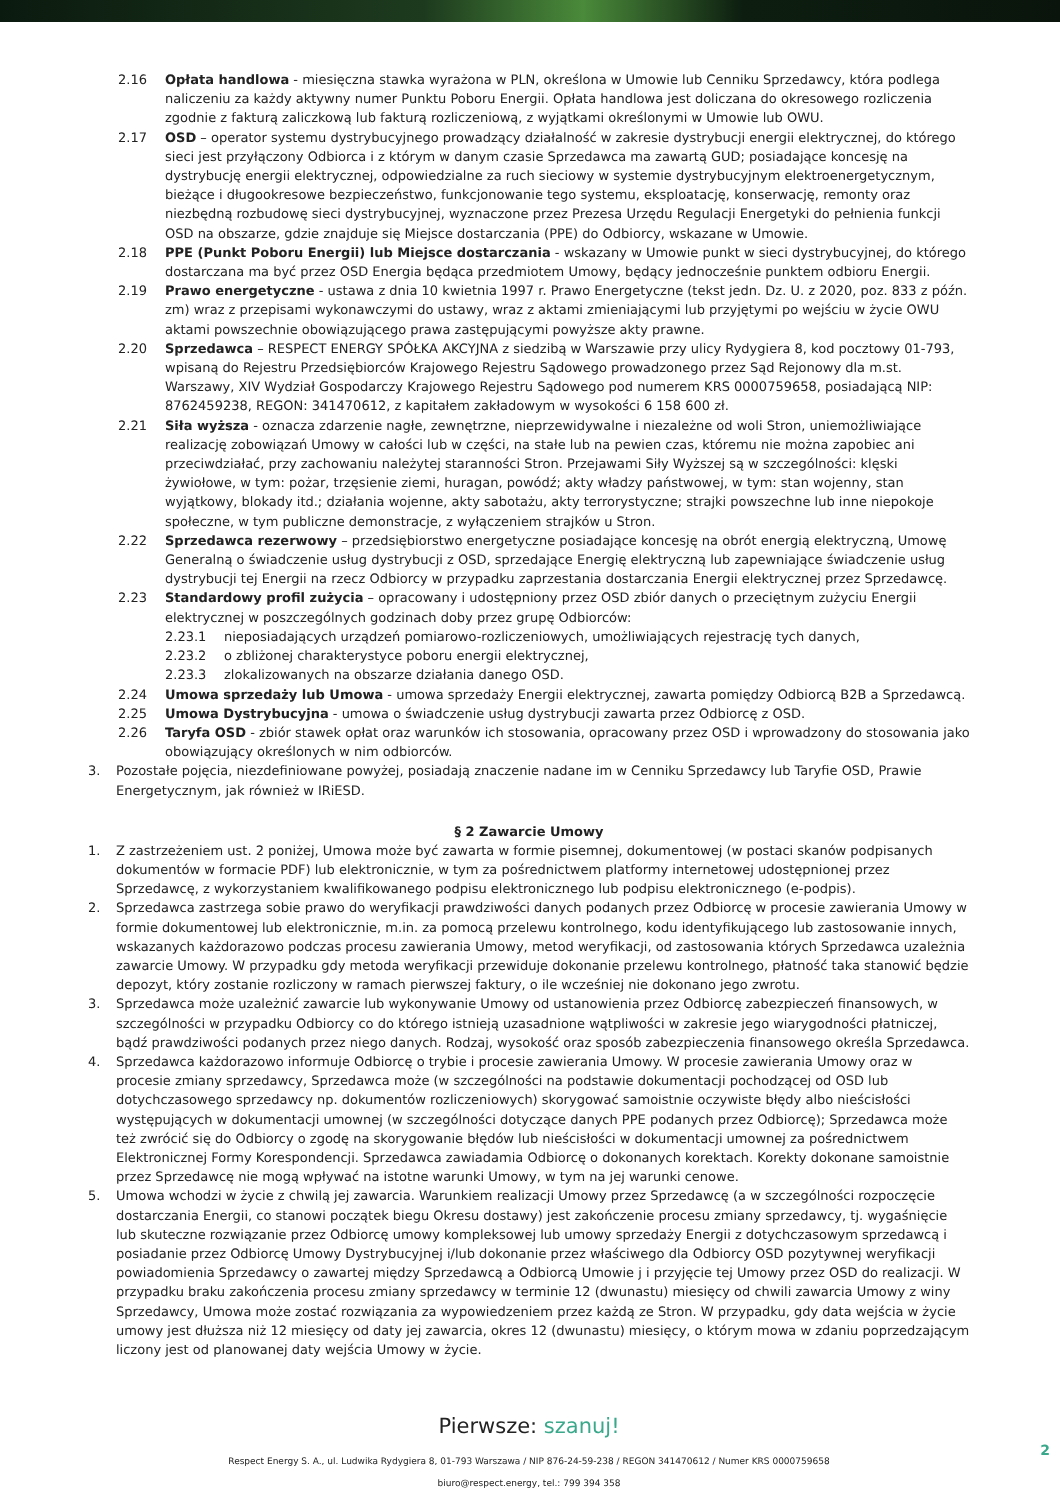2.16 Opłata handlowa - miesięczna stawka wyrażona w PLN, określona w Umowie lub Cenniku Sprzedawcy, która podlega naliczeniu za każdy aktywny numer Punktu Poboru Energii. Opłata handlowa jest doliczana do okresowego rozliczenia zgodnie z fakturą zaliczkową lub fakturą rozliczeniową, z wyjątkami określonymi w Umowie lub OWU.
2.17 OSD – operator systemu dystrybucyjnego prowadzący działalność w zakresie dystrybucji energii elektrycznej, do którego sieci jest przyłączony Odbiorca i z którym w danym czasie Sprzedawca ma zawartą GUD; posiadające koncesję na dystrybucję energii elektrycznej, odpowiedzialne za ruch sieciowy w systemie dystrybucyjnym elektroenergetycznym, bieżące i długookresowe bezpieczeństwo, funkcjonowanie tego systemu, eksploatację, konserwację, remonty oraz niezbędną rozbudowę sieci dystrybucyjnej, wyznaczone przez Prezesa Urzędu Regulacji Energetyki do pełnienia funkcji OSD na obszarze, gdzie znajduje się Miejsce dostarczania (PPE) do Odbiorcy, wskazane w Umowie.
2.18 PPE (Punkt Poboru Energii) lub Miejsce dostarczania - wskazany w Umowie punkt w sieci dystrybucyjnej, do którego dostarczana ma być przez OSD Energia będąca przedmiotem Umowy, będący jednocześnie punktem odbioru Energii.
2.19 Prawo energetyczne - ustawa z dnia 10 kwietnia 1997 r. Prawo Energetyczne (tekst jedn. Dz. U. z 2020, poz. 833 z późn. zm) wraz z przepisami wykonawczymi do ustawy, wraz z aktami zmieniającymi lub przyjętymi po wejściu w życie OWU aktami powszechnie obowiązującego prawa zastępującymi powyższe akty prawne.
2.20 Sprzedawca – RESPECT ENERGY SPÓŁKA AKCYJNA z siedzibą w Warszawie przy ulicy Rydygiera 8, kod pocztowy 01-793, wpisaną do Rejestru Przedsiębiorców Krajowego Rejestru Sądowego prowadzonego przez Sąd Rejonowy dla m.st. Warszawy, XIV Wydział Gospodarczy Krajowego Rejestru Sądowego pod numerem KRS 0000759658, posiadającą NIP: 8762459238, REGON: 341470612, z kapitałem zakładowym w wysokości 6 158 600 zł.
2.21 Siła wyższa - oznacza zdarzenie nagłe, zewnętrzne, nieprzewidywalne i niezależne od woli Stron, uniemożliwiające realizację zobowiązań Umowy w całości lub w części, na stałe lub na pewien czas, któremu nie można zapobiec ani przeciwdziałać, przy zachowaniu należytej staranności Stron. Przejawami Siły Wyższej są w szczególności: klęski żywiołowe, w tym: pożar, trzęsienie ziemi, huragan, powódź; akty władzy państwowej, w tym: stan wojenny, stan wyjątkowy, blokady itd.; działania wojenne, akty sabotażu, akty terrorystyczne; strajki powszechne lub inne niepokoje społeczne, w tym publiczne demonstracje, z wyłączeniem strajków u Stron.
2.22 Sprzedawca rezerwowy – przedsiębiorstwo energetyczne posiadające koncesję na obrót energią elektryczną, Umowę Generalną o świadczenie usług dystrybucji z OSD, sprzedające Energię elektryczną lub zapewniające świadczenie usług dystrybucji tej Energii na rzecz Odbiorcy w przypadku zaprzestania dostarczania Energii elektrycznej przez Sprzedawcę.
2.23 Standardowy profil zużycia – opracowany i udostępniony przez OSD zbiór danych o przeciętnym zużyciu Energii elektrycznej w poszczególnych godzinach doby przez grupę Odbiorców:
2.23.1 nieposiadających urządzeń pomiarowo-rozliczeniowych, umożliwiających rejestrację tych danych,
2.23.2 o zbliżonej charakterystyce poboru energii elektrycznej,
2.23.3 zlokalizowanych na obszarze działania danego OSD.
2.24 Umowa sprzedaży lub Umowa - umowa sprzedaży Energii elektrycznej, zawarta pomiędzy Odbiorcą B2B a Sprzedawcą.
2.25 Umowa Dystrybucyjna - umowa o świadczenie usług dystrybucji zawarta przez Odbiorcę z OSD.
2.26 Taryfa OSD - zbiór stawek opłat oraz warunków ich stosowania, opracowany przez OSD i wprowadzony do stosowania jako obowiązujący określonych w nim odbiorców.
3. Pozostałe pojęcia, niezdefiniowane powyżej, posiadają znaczenie nadane im w Cenniku Sprzedawcy lub Taryfie OSD, Prawie Energetycznym, jak również w IRiESD.
§ 2 Zawarcie Umowy
1. Z zastrzeżeniem ust. 2 poniżej, Umowa może być zawarta w formie pisemnej, dokumentowej (w postaci skanów podpisanych dokumentów w formacie PDF) lub elektronicznie, w tym za pośrednictwem platformy internetowej udostępnionej przez Sprzedawcę, z wykorzystaniem kwalifikowanego podpisu elektronicznego lub podpisu elektronicznego (e-podpis).
2. Sprzedawca zastrzega sobie prawo do weryfikacji prawdziwości danych podanych przez Odbiorcę w procesie zawierania Umowy w formie dokumentowej lub elektronicznie, m.in. za pomocą przelewu kontrolnego, kodu identyfikującego lub zastosowanie innych, wskazanych każdorazowo podczas procesu zawierania Umowy, metod weryfikacji, od zastosowania których Sprzedawca uzależnia zawarcie Umowy. W przypadku gdy metoda weryfikacji przewiduje dokonanie przelewu kontrolnego, płatność taka stanowić będzie depozyt, który zostanie rozliczony w ramach pierwszej faktury, o ile wcześniej nie dokonano jego zwrotu.
3. Sprzedawca może uzależnić zawarcie lub wykonywanie Umowy od ustanowienia przez Odbiorcę zabezpieczeń finansowych, w szczególności w przypadku Odbiorcy co do którego istnieją uzasadnione wątpliwości w zakresie jego wiarygodności płatniczej, bądź prawdziwości podanych przez niego danych. Rodzaj, wysokość oraz sposób zabezpieczenia finansowego określa Sprzedawca.
4. Sprzedawca każdorazowo informuje Odbiorcę o trybie i procesie zawierania Umowy. W procesie zawierania Umowy oraz w procesie zmiany sprzedawcy, Sprzedawca może (w szczególności na podstawie dokumentacji pochodzącej od OSD lub dotychczasowego sprzedawcy np. dokumentów rozliczeniowych) skorygować samoistnie oczywiste błędy albo nieścisłości występujących w dokumentacji umownej (w szczególności dotyczące danych PPE podanych przez Odbiorcę); Sprzedawca może też zwrócić się do Odbiorcy o zgodę na skorygowanie błędów lub nieścisłości w dokumentacji umownej za pośrednictwem Elektronicznej Formy Korespondencji. Sprzedawca zawiadamia Odbiorcę o dokonanych korektach. Korekty dokonane samoistnie przez Sprzedawcę nie mogą wpływać na istotne warunki Umowy, w tym na jej warunki cenowe.
5. Umowa wchodzi w życie z chwilą jej zawarcia. Warunkiem realizacji Umowy przez Sprzedawcę (a w szczególności rozpoczęcie dostarczania Energii, co stanowi początek biegu Okresu dostawy) jest zakończenie procesu zmiany sprzedawcy, tj. wygaśnięcie lub skuteczne rozwiązanie przez Odbiorcę umowy kompleksowej lub umowy sprzedaży Energii z dotychczasowym sprzedawcą i posiadanie przez Odbiorcę Umowy Dystrybucyjnej i/lub dokonanie przez właściwego dla Odbiorcy OSD pozytywnej weryfikacji powiadomienia Sprzedawcy o zawartej między Sprzedawcą a Odbiorcą Umowie j i przyjęcie tej Umowy przez OSD do realizacji. W przypadku braku zakończenia procesu zmiany sprzedawcy w terminie 12 (dwunastu) miesięcy od chwili zawarcia Umowy z winy Sprzedawcy, Umowa może zostać rozwiązania za wypowiedzeniem przez każdą ze Stron. W przypadku, gdy data wejścia w życie umowy jest dłuższa niż 12 miesięcy od daty jej zawarcia, okres 12 (dwunastu) miesięcy, o którym mowa w zdaniu poprzedzającym liczony jest od planowanej daty wejścia Umowy w życie.
Pierwsze: szanuj!
Respect Energy S. A., ul. Ludwika Rydygiera 8, 01-793 Warszawa / NIP 876-24-59-238 / REGON 341470612 / Numer KRS 0000759658
biuro@respect.energy, tel.: 799 394 358
2